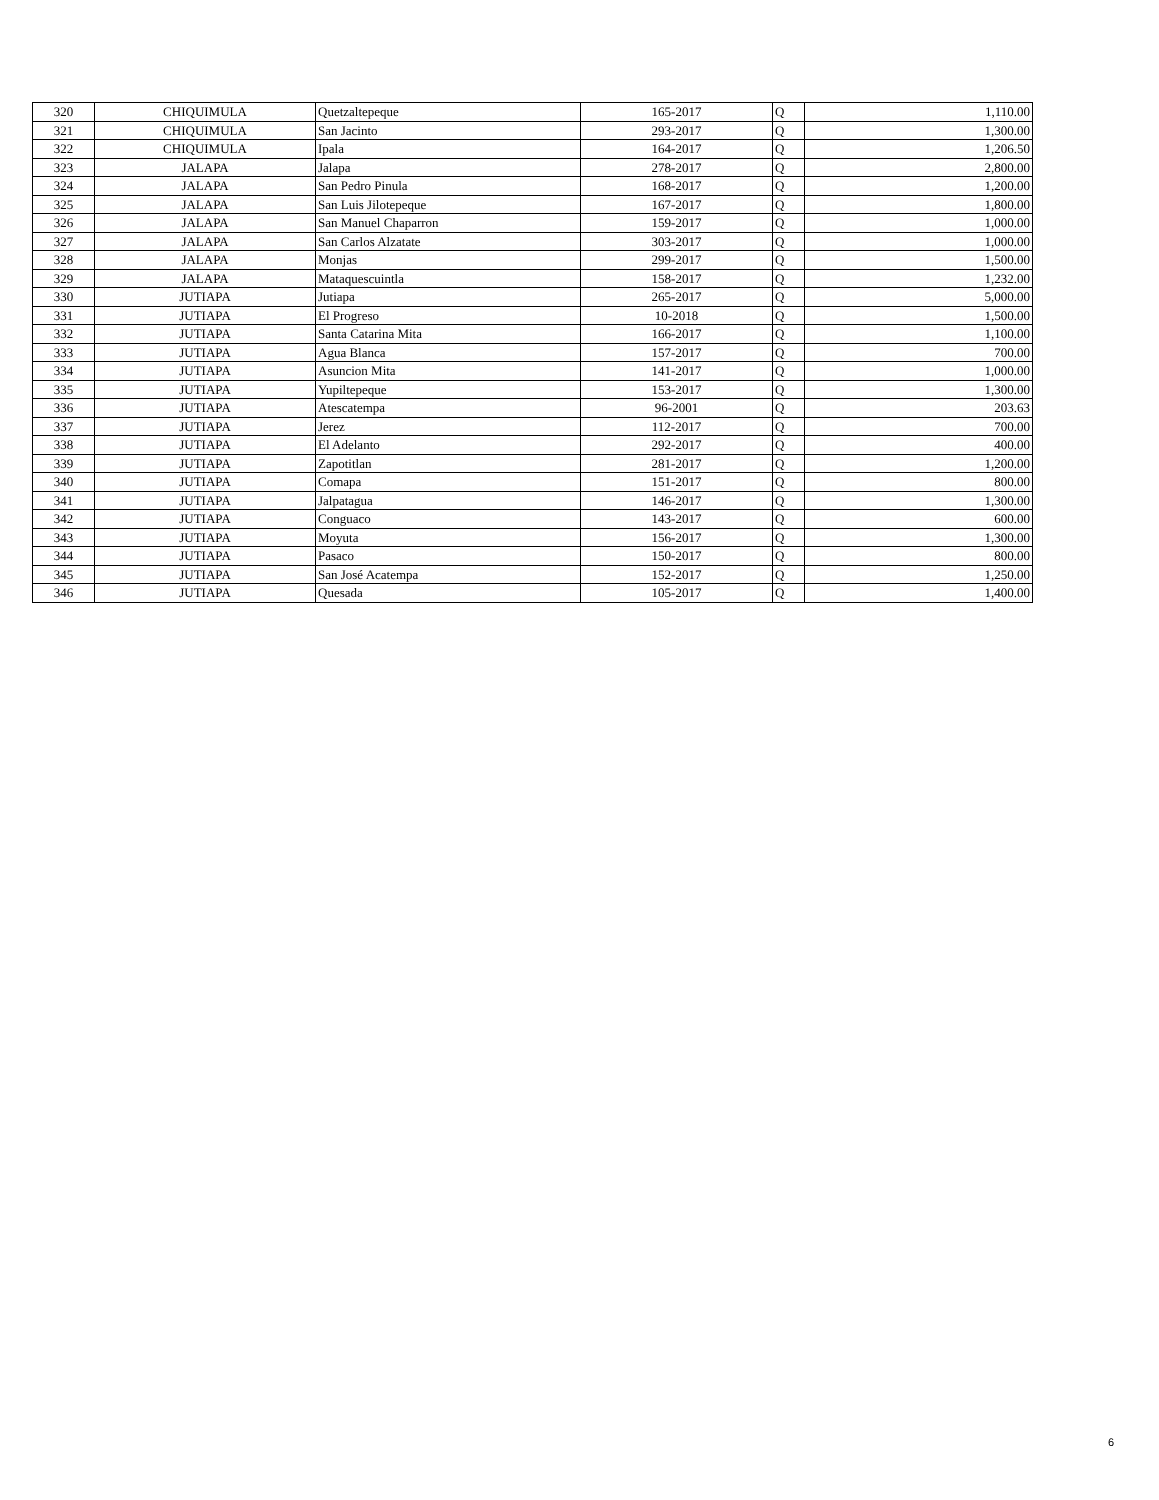| 320 | CHIQUIMULA | Quetzaltepeque | 165-2017 | Q | 1,110.00 |
| 321 | CHIQUIMULA | San Jacinto | 293-2017 | Q | 1,300.00 |
| 322 | CHIQUIMULA | Ipala | 164-2017 | Q | 1,206.50 |
| 323 | JALAPA | Jalapa | 278-2017 | Q | 2,800.00 |
| 324 | JALAPA | San Pedro Pinula | 168-2017 | Q | 1,200.00 |
| 325 | JALAPA | San Luis Jilotepeque | 167-2017 | Q | 1,800.00 |
| 326 | JALAPA | San Manuel Chaparron | 159-2017 | Q | 1,000.00 |
| 327 | JALAPA | San Carlos Alzatate | 303-2017 | Q | 1,000.00 |
| 328 | JALAPA | Monjas | 299-2017 | Q | 1,500.00 |
| 329 | JALAPA | Mataquescuintla | 158-2017 | Q | 1,232.00 |
| 330 | JUTIAPA | Jutiapa | 265-2017 | Q | 5,000.00 |
| 331 | JUTIAPA | El Progreso | 10-2018 | Q | 1,500.00 |
| 332 | JUTIAPA | Santa Catarina Mita | 166-2017 | Q | 1,100.00 |
| 333 | JUTIAPA | Agua Blanca | 157-2017 | Q | 700.00 |
| 334 | JUTIAPA | Asuncion Mita | 141-2017 | Q | 1,000.00 |
| 335 | JUTIAPA | Yupiltepeque | 153-2017 | Q | 1,300.00 |
| 336 | JUTIAPA | Atescatempa | 96-2001 | Q | 203.63 |
| 337 | JUTIAPA | Jerez | 112-2017 | Q | 700.00 |
| 338 | JUTIAPA | El Adelanto | 292-2017 | Q | 400.00 |
| 339 | JUTIAPA | Zapotitlan | 281-2017 | Q | 1,200.00 |
| 340 | JUTIAPA | Comapa | 151-2017 | Q | 800.00 |
| 341 | JUTIAPA | Jalpatagua | 146-2017 | Q | 1,300.00 |
| 342 | JUTIAPA | Conguaco | 143-2017 | Q | 600.00 |
| 343 | JUTIAPA | Moyuta | 156-2017 | Q | 1,300.00 |
| 344 | JUTIAPA | Pasaco | 150-2017 | Q | 800.00 |
| 345 | JUTIAPA | San José Acatempa | 152-2017 | Q | 1,250.00 |
| 346 | JUTIAPA | Quesada | 105-2017 | Q | 1,400.00 |
6